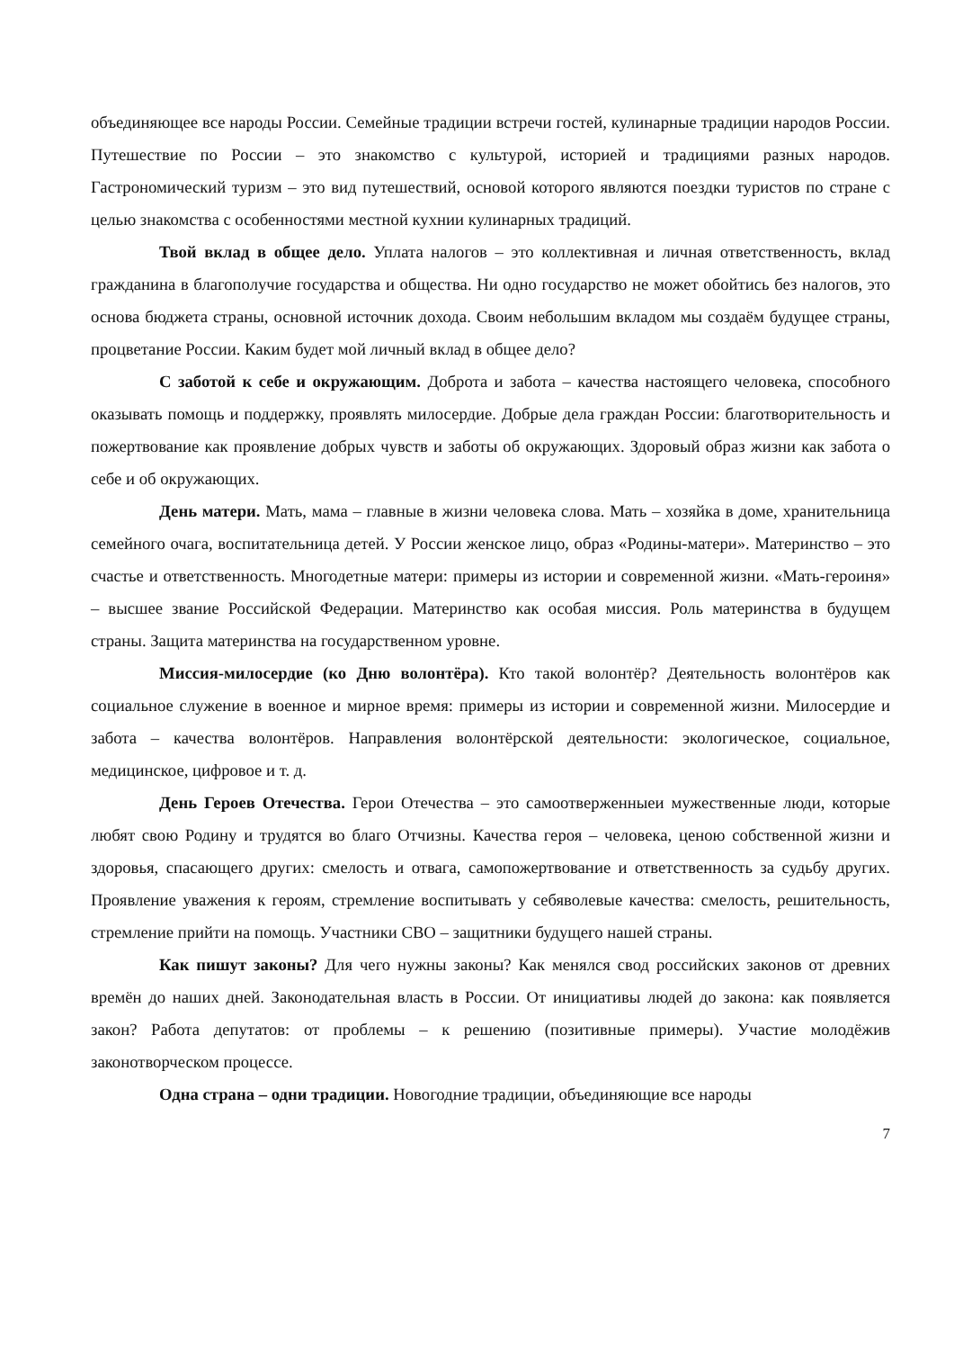объединяющее все народы России. Семейные традиции встречи гостей, кулинарные традиции народов России. Путешествие по России – это знакомство с культурой, историей и традициями разных народов. Гастрономический туризм – это вид путешествий, основой которого являются поездки туристов по стране с целью знакомства с особенностями местной кухнии кулинарных традиций.
Твой вклад в общее дело. Уплата налогов – это коллективная и личная ответственность, вклад гражданина в благополучие государства и общества. Ни одно государство не может обойтись без налогов, это основа бюджета страны, основной источник дохода. Своим небольшим вкладом мы создаём будущее страны, процветание России. Каким будет мой личный вклад в общее дело?
С заботой к себе и окружающим. Доброта и забота – качества настоящего человека, способного оказывать помощь и поддержку, проявлять милосердие. Добрые дела граждан России: благотворительность и пожертвование как проявление добрых чувств и заботы об окружающих. Здоровый образ жизни как забота о себе и об окружающих.
День матери. Мать, мама – главные в жизни человека слова. Мать – хозяйка в доме, хранительница семейного очага, воспитательница детей. У России женское лицо, образ «Родины-матери». Материнство – это счастье и ответственность. Многодетные матери: примеры из истории и современной жизни. «Мать-героиня» – высшее звание Российской Федерации. Материнство как особая миссия. Роль материнства в будущем страны. Защита материнства на государственном уровне.
Миссия-милосердие (ко Дню волонтёра). Кто такой волонтёр? Деятельность волонтёров как социальное служение в военное и мирное время: примеры из истории и современной жизни. Милосердие и забота – качества волонтёров. Направления волонтёрской деятельности: экологическое, социальное, медицинское, цифровое и т. д.
День Героев Отечества. Герои Отечества – это самоотверженныеи мужественные люди, которые любят свою Родину и трудятся во благо Отчизны. Качества героя – человека, ценою собственной жизни и здоровья, спасающего других: смелость и отвага, самопожертвование и ответственность за судьбу других. Проявление уважения к героям, стремление воспитывать у себяволевые качества: смелость, решительность, стремление прийти на помощь. Участники СВО – защитники будущего нашей страны.
Как пишут законы? Для чего нужны законы? Как менялся свод российских законов от древних времён до наших дней. Законодательная власть в России. От инициативы людей до закона: как появляется закон? Работа депутатов: от проблемы – к решению (позитивные примеры). Участие молодёжив законотворческом процессе.
Одна страна – одни традиции. Новогодние традиции, объединяющие все народы
7